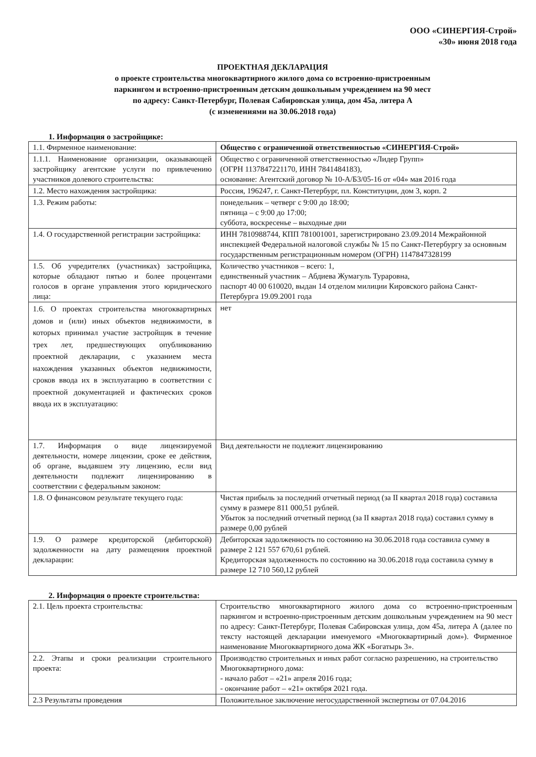ООО «СИНЕРГИЯ-Строй»
«30» июня 2018 года
ПРОЕКТНАЯ ДЕКЛАРАЦИЯ
о проекте строительства многоквартирного жилого дома со встроенно-пристроенным
паркингом и встроенно-пристроенным детским дошкольным учреждением на 90 мест
по адресу: Санкт-Петербург, Полевая Сабировская улица, дом 45а, литера А
(с изменениями на 30.06.2018 года)
1. Информация о застройщике:
| 1.1. Фирменное наименование: | Общество с ограниченной ответственностью «СИНЕРГИЯ-Строй» |
| 1.1.1. Наименование организации, оказывающей застройщику агентские услуги по привлечению участников долевого строительства: | Общество с ограниченной ответственностью «Лидер Групп» (ОГРН 1137847221170, ИНН 7841484183), основание: Агентский договор № 10-А/Б3/05-16 от «04» мая 2016 года |
| 1.2. Место нахождения застройщика: | Россия, 196247, г. Санкт-Петербург, пл. Конституции, дом 3, корп. 2 |
| 1.3. Режим работы: | понедельник – четверг с 9:00 до 18:00; пятница – с 9:00 до 17:00; суббота, воскресенье – выходные дни |
| 1.4. О государственной регистрации застройщика: | ИНН 7810988744, КПП 781001001, зарегистрировано 23.09.2014 Межрайонной инспекцией Федеральной налоговой службы № 15 по Санкт-Петербургу за основным государственным регистрационным номером (ОГРН) 1147847328199 |
| 1.5. Об учредителях (участниках) застройщика, которые обладают пятью и более процентами голосов в органе управления этого юридического лица: | Количество участников – всего: 1, единственный участник – Абдиева Жумагуль Тураровна, паспорт 40 00 610020, выдан 14 отделом милиции Кировского района Санкт-Петербурга 19.09.2001 года |
| 1.6. О проектах строительства многоквартирных домов и (или) иных объектов недвижимости, в которых принимал участие застройщик в течение трех лет, предшествующих опубликованию проектной декларации, с указанием места нахождения указанных объектов недвижимости, сроков ввода их в эксплуатацию в соответствии с проектной документацией и фактических сроков ввода их в эксплуатацию: | нет |
| 1.7. Информация о виде лицензируемой деятельности, номере лицензии, сроке ее действия, об органе, выдавшем эту лицензию, если вид деятельности подлежит лицензированию в соответствии с федеральным законом: | Вид деятельности не подлежит лицензированию |
| 1.8. О финансовом результате текущего года: | Чистая прибыль за последний отчетный период (за II квартал 2018 года) составила сумму в размере 811 000,51 рублей. Убыток за последний отчетный период (за II квартал 2018 года) составил сумму в размере 0,00 рублей |
| 1.9. О размере кредиторской (дебиторской) задолженности на дату размещения проектной декларации: | Дебиторская задолженность по состоянию на 30.06.2018 года составила сумму в размере 2 121 557 670,61 рублей. Кредиторская задолженность по состоянию на 30.06.2018 года составила сумму в размере 12 710 560,12 рублей |
2. Информация о проекте строительства:
| 2.1. Цель проекта строительства: | Строительство многоквартирного жилого дома со встроенно-пристроенным паркингом и встроенно-пристроенным детским дошкольным учреждением на 90 мест по адресу: Санкт-Петербург, Полевая Сабировская улица, дом 45а, литера А (далее по тексту настоящей декларации именуемого «Многоквартирный дом»). Фирменное наименование Многоквартирного дома ЖК «Богатырь 3». |
| 2.2. Этапы и сроки реализации строительного проекта: | Производство строительных и иных работ согласно разрешению, на строительство Многоквартирного дома: - начало работ – «21» апреля 2016 года; - окончание работ – «21» октября 2021 года. |
| 2.3 Результаты проведения | Положительное заключение негосударственной экспертизы от 07.04.2016 |